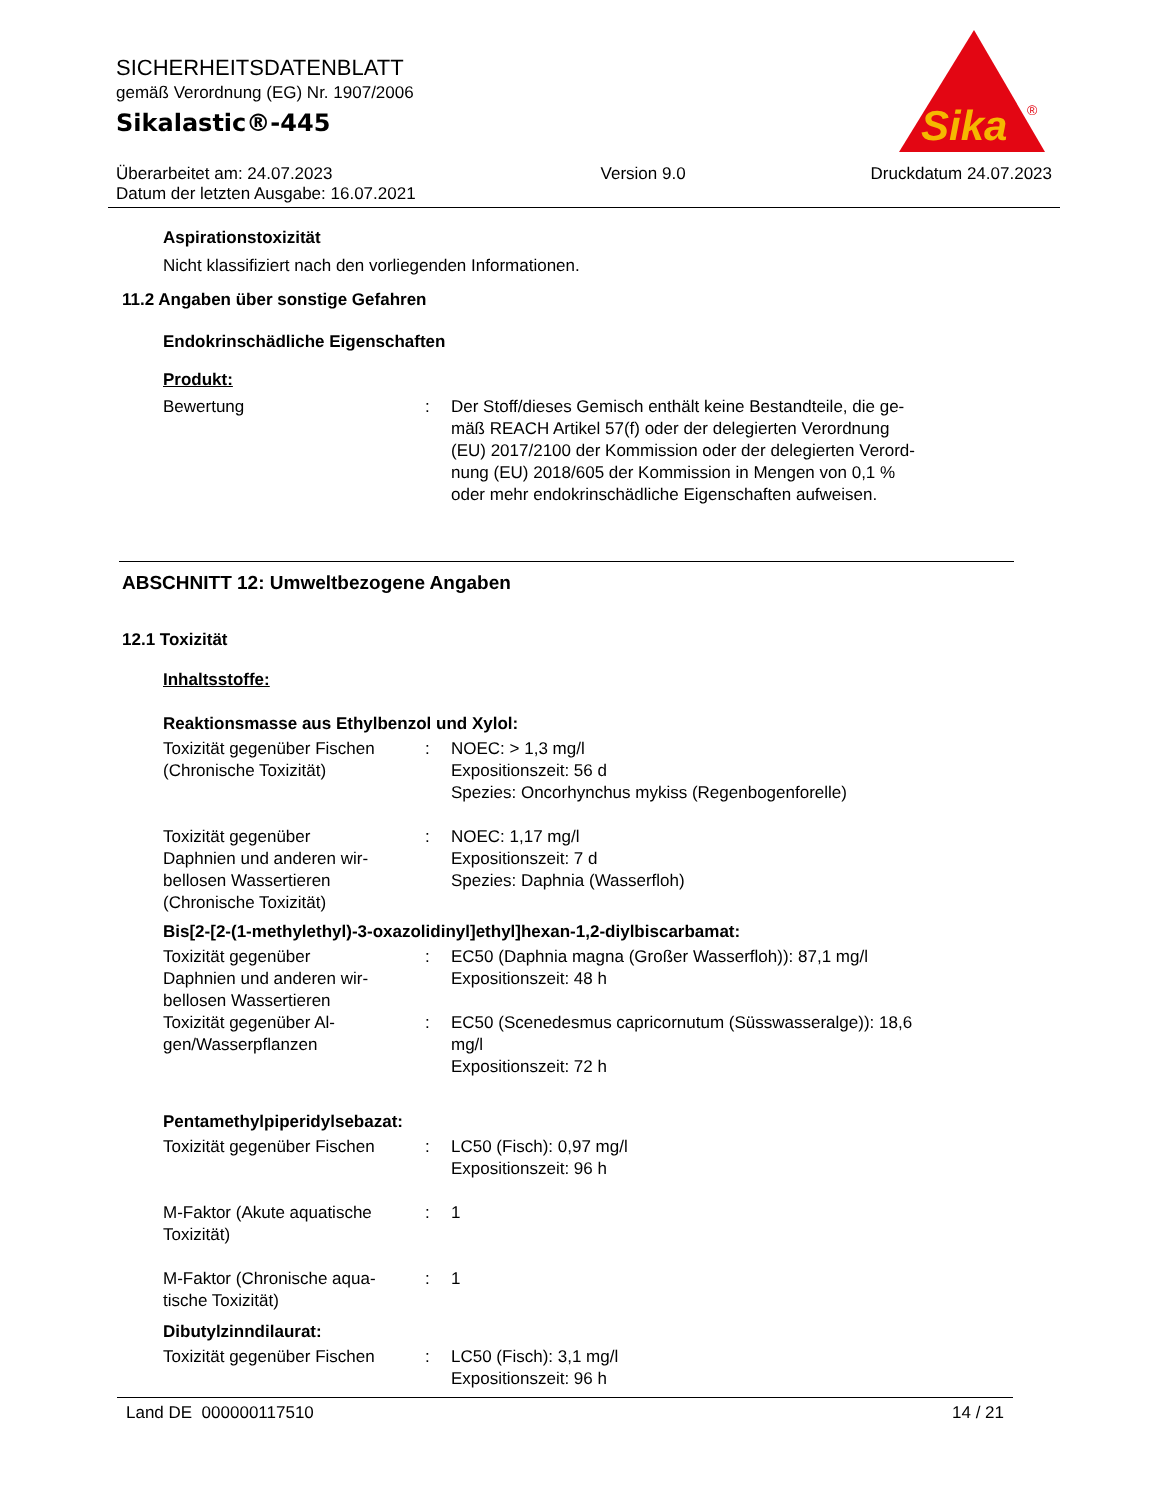SICHERHEITSDATENBLATT
gemäß Verordnung (EG) Nr. 1907/2006
Sikalastic®-445
Sika
®
Überarbeitet am: 24.07.2023
Datum der letzten Ausgabe: 16.07.2021
Version 9.0 Druckdatum 24.07.2023
Aspirationstoxizität
Nicht klassifiziert nach den vorliegenden Informationen.
11.2 Angaben über sonstige Gefahren
Endokrinschädliche Eigenschaften
Produkt:
| Bewertung | : | Der Stoff/dieses Gemisch enthält keine Bestandteile, die ge- mäß REACH Artikel 57(f) oder der delegierten Verordnung (EU) 2017/2100 der Kommission oder der delegierten Verord- nung (EU) 2018/605 der Kommission in Mengen von 0,1 % oder mehr endokrinschädliche Eigenschaften aufweisen. |
ABSCHNITT 12: Umweltbezogene Angaben
12.1 Toxizität
Inhaltsstoffe:
Reaktionsmasse aus Ethylbenzol und Xylol:
| Toxizität gegenüber Fischen (Chronische Toxizität) | : | NOEC: > 1,3 mg/l Expositionszeit: 56 d Spezies: Oncorhynchus mykiss (Regenbogenforelle) |
| Toxizität gegenüber Daphnien und anderen wir- bellosen Wassertieren (Chronische Toxizität) | : | NOEC: 1,17 mg/l Expositionszeit: 7 d Spezies: Daphnia (Wasserfloh) |
Bis[2-[2-(1-methylethyl)-3-oxazolidinyl]ethyl]hexan-1,2-diylbiscarbamat:
| Toxizität gegenüber Daphnien und anderen wir- bellosen Wassertieren | : | EC50 (Daphnia magna (Großer Wasserfloh)): 87,1 mg/l Expositionszeit: 48 h |
| Toxizität gegenüber Al- gen/Wasserpflanzen | : | EC50 (Scenedesmus capricornutum (Süsswasseralge)): 18,6 mg/l Expositionszeit: 72 h |
Pentamethylpiperidylsebazat:
| Toxizität gegenüber Fischen | : | LC50 (Fisch): 0,97 mg/l Expositionszeit: 96 h |
| M-Faktor (Akute aquatische Toxizität) | : | 1 |
| M-Faktor (Chronische aqua- tische Toxizität) | : | 1 |
Dibutylzinndilaurat:
| Toxizität gegenüber Fischen | : | LC50 (Fisch): 3,1 mg/l Expositionszeit: 96 h |
Land DE 000000117510 14 / 21